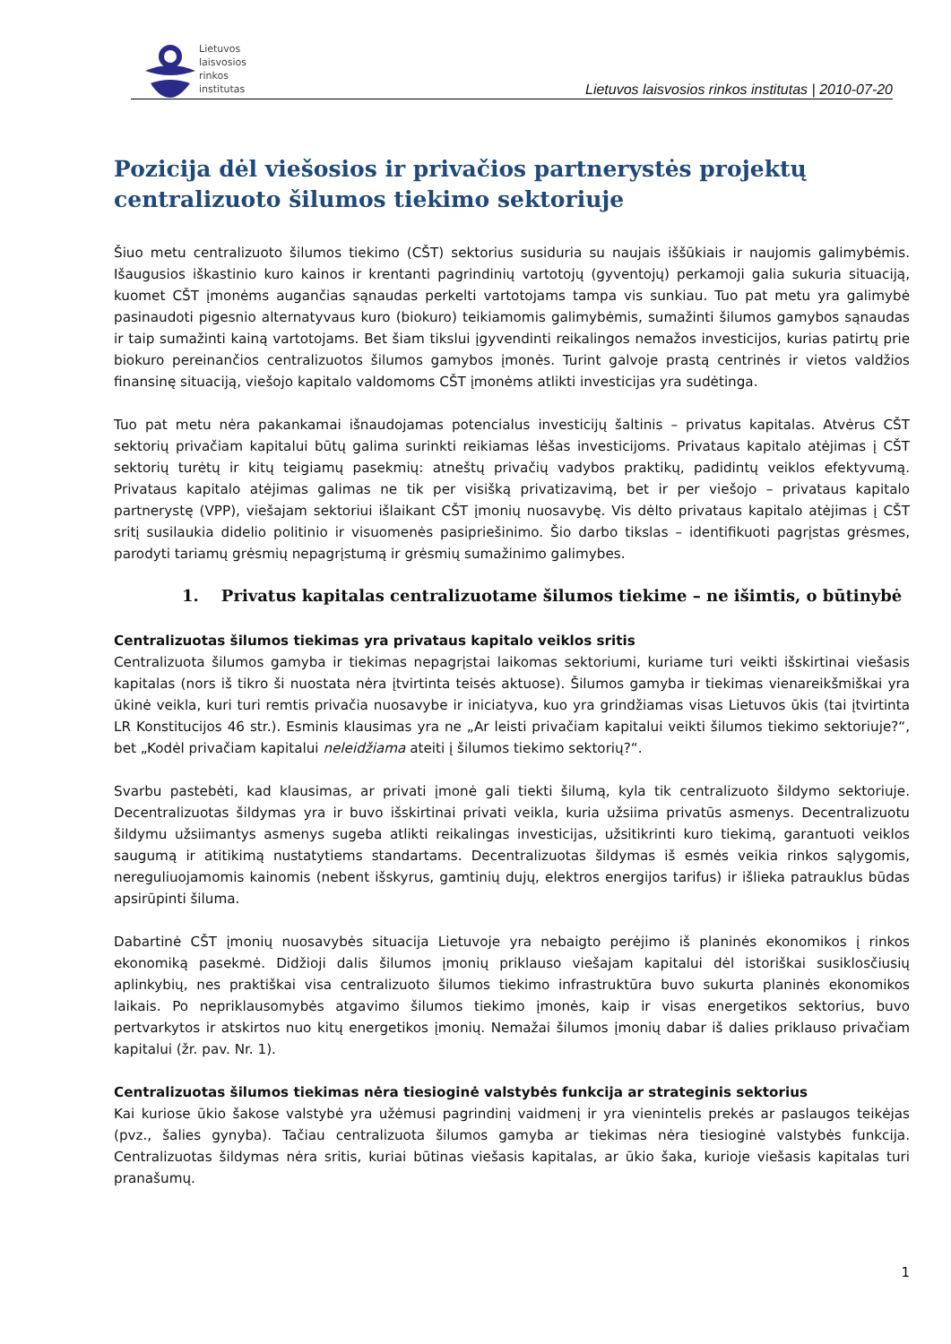Lietuvos
laisvosios
rinkos
institutas
Lietuvos laisvosios rinkos institutas | 2010-07-20
Pozicija dėl viešosios ir privačios partnerystės projektų centralizuoto šilumos tiekimo sektoriuje
Šiuo metu centralizuoto šilumos tiekimo (CŠT) sektorius susiduria su naujais iššūkiais ir naujomis galimybėmis. Išaugusios iškastinio kuro kainos ir krentanti pagrindinių vartotojų (gyventojų) perkamoji galia sukuria situaciją, kuomet CŠT įmonėms augančias sąnaudas perkelti vartotojams tampa vis sunkiau. Tuo pat metu yra galimybė pasinaudoti pigesnio alternatyvaus kuro (biokuro) teikiamomis galimybėmis, sumažinti šilumos gamybos sąnaudas ir taip sumažinti kainą vartotojams. Bet šiam tikslui įgyvendinti reikalingos nemažos investicijos, kurias patirtų prie biokuro pereinančios centralizuotos šilumos gamybos įmonės. Turint galvoje prastą centrinės ir vietos valdžios finansinę situaciją, viešojo kapitalo valdomoms CŠT įmonėms atlikti investicijas yra sudėtinga.
Tuo pat metu nėra pakankamai išnaudojamas potencialus investicijų šaltinis – privatus kapitalas. Atvėrus CŠT sektorių privačiam kapitalui būtų galima surinkti reikiamas lėšas investicijoms. Privataus kapitalo atėjimas į CŠT sektorių turėtų ir kitų teigiamų pasekmių: atneštų privačių vadybos praktikų, padidintų veiklos efektyvumą. Privataus kapitalo atėjimas galimas ne tik per visišką privatizavimą, bet ir per viešojo – privataus kapitalo partnerystę (VPP), viešajam sektoriui išlaikant CŠT įmonių nuosavybę. Vis dėlto privataus kapitalo atėjimas į CŠT sritį susilaukia didelio politinio ir visuomenės pasipriešinimo. Šio darbo tikslas – identifikuoti pagrįstas grėsmes, parodyti tariamų grėsmių nepagrįstumą ir grėsmių sumažinimo galimybes.
1. Privatus kapitalas centralizuotame šilumos tiekime – ne išimtis, o būtinybė
Centralizuotas šilumos tiekimas yra privataus kapitalo veiklos sritis
Centralizuota šilumos gamyba ir tiekimas nepagrįstai laikomas sektoriumi, kuriame turi veikti išskirtinai viešasis kapitalas (nors iš tikro ši nuostata nėra įtvirtinta teisės aktuose). Šilumos gamyba ir tiekimas vienareikšmiškai yra ūkinė veikla, kuri turi remtis privačia nuosavybe ir iniciatyva, kuo yra grindžiamas visas Lietuvos ūkis (tai įtvirtinta LR Konstitucijos 46 str.). Esminis klausimas yra ne „Ar leisti privačiam kapitalui veikti šilumos tiekimo sektoriuje?“, bet „Kodėl privačiam kapitalui neleidžiama ateiti į šilumos tiekimo sektorių?“.
Svarbu pastebėti, kad klausimas, ar privati įmonė gali tiekti šilumą, kyla tik centralizuoto šildymo sektoriuje. Decentralizuotas šildymas yra ir buvo išskirtinai privati veikla, kuria užsiima privatūs asmenys. Decentralizuotu šildymu užsiimantys asmenys sugeba atlikti reikalingas investicijas, užsitikrinti kuro tiekimą, garantuoti veiklos saugumą ir atitikimą nustatytiems standartams. Decentralizuotas šildymas iš esmės veikia rinkos sąlygomis, nereguliuojamomis kainomis (nebent išskyrus, gamtinių dujų, elektros energijos tarifus) ir išlieka patrauklus būdas apsirūpinti šiluma.
Dabartinė CŠT įmonių nuosavybės situacija Lietuvoje yra nebaigto perėjimo iš planinės ekonomikos į rinkos ekonomiką pasekmė. Didžioji dalis šilumos įmonių priklauso viešajam kapitalui dėl istoriškai susiklosčiusių aplinkybių, nes praktiškai visa centralizuoto šilumos tiekimo infrastruktūra buvo sukurta planinės ekonomikos laikais. Po nepriklausomybės atgavimo šilumos tiekimo įmonės, kaip ir visas energetikos sektorius, buvo pertvarkytos ir atskirtos nuo kitų energetikos įmonių. Nemažai šilumos įmonių dabar iš dalies priklauso privačiam kapitalui (žr. pav. Nr. 1).
Centralizuotas šilumos tiekimas nėra tiesioginė valstybės funkcija ar strateginis sektorius
Kai kuriose ūkio šakose valstybė yra užėmusi pagrindinį vaidmenį ir yra vienintelis prekės ar paslaugos teikėjas (pvz., šalies gynyba). Tačiau centralizuota šilumos gamyba ar tiekimas nėra tiesioginė valstybės funkcija. Centralizuotas šildymas nėra sritis, kuriai būtinas viešasis kapitalas, ar ūkio šaka, kurioje viešasis kapitalas turi pranašumų.
1